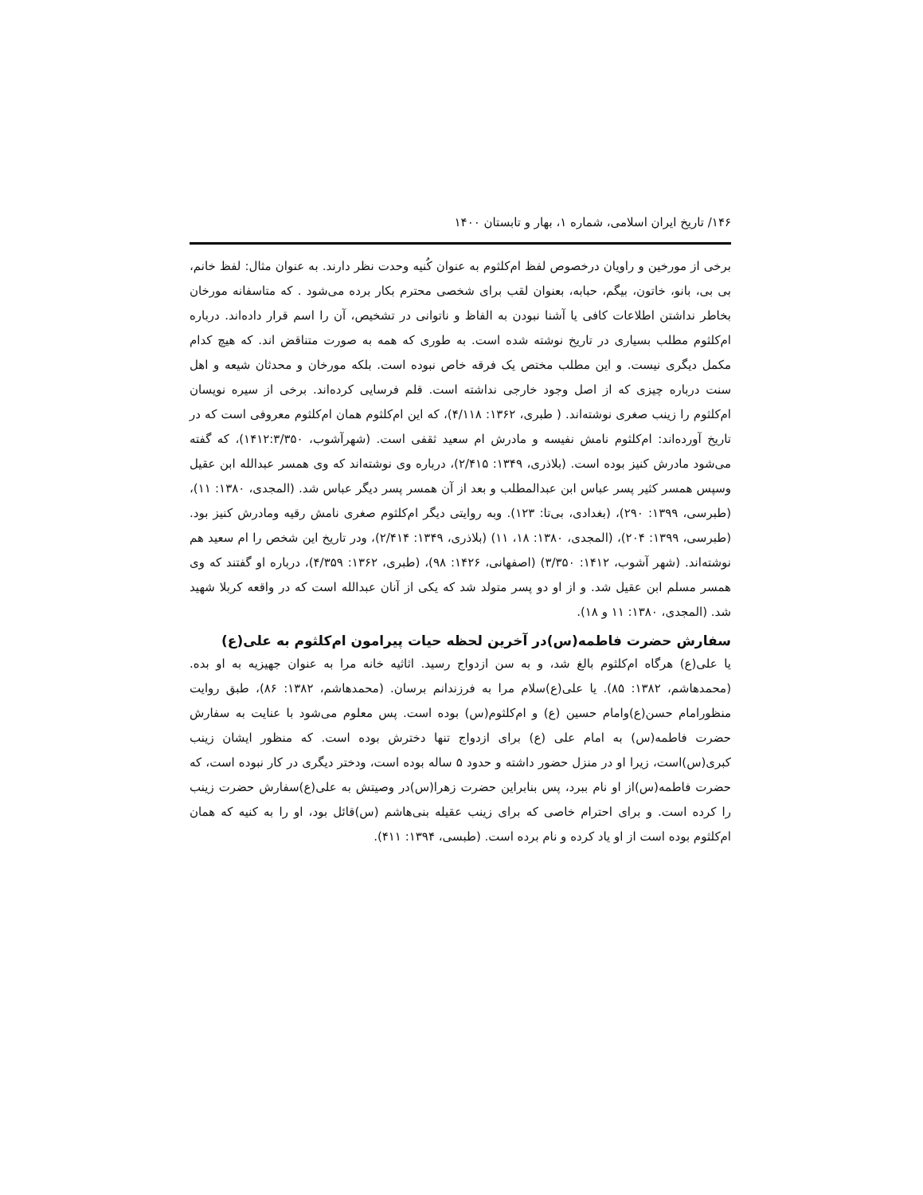۱۴۶/ تاریخ ایران اسلامی، شماره ۱، بهار و تابستان ۱۴۰۰
برخی از مورخین و راویان درخصوص لفظ ام‌کلثوم به عنوان کُنیه وحدت نظر دارند. به عنوان مثال: لفظ خانم، بی بی، بانو، خاتون، بیگم، حبابه، بعنوان لقب برای شخصی محترم بکار برده می‌شود . که متاسفانه مورخان بخاطر نداشتن اطلاعات کافی یا آشنا نبودن به الفاظ و ناتوانی در تشخیص، آن را اسم قرار داده‌اند. درباره ام‌کلثوم مطلب بسیاری در تاریخ نوشته شده است. به طوری که همه به صورت متناقض اند. که هیچ کدام مکمل دیگری نیست. و این مطلب مختص یک فرقه خاص نبوده است. بلکه مورخان و محدثان شیعه و اهل سنت درباره چیزی که از اصل وجود خارجی نداشته است. قلم فرسایی کرده‌اند. برخی از سیره نویسان ام‌کلثوم را زینب صغری نوشته‌اند. ( طبری، ۱۳۶۲: ۴/۱۱۸)، که این ام‌کلثوم همان ام‌کلثوم معروفی است که در تاریخ آورده‌اند: ام‌کلثوم نامش نفیسه و مادرش ام سعید ثقفی است. (شهرآشوب، ۱۴۱۲:۳/۳۵۰)، که گفته می‌شود مادرش کنیز بوده است. (بلاذری، ۱۳۴۹: ۲/۴۱۵)، درباره وی نوشته‌اند که وی همسر عبدالله ابن عقیل وسپس همسر کثیر پسر عباس ابن عبدالمطلب و بعد از آن همسر پسر دیگر عباس شد. (المجدی، ۱۳۸۰: ۱۱)، (طبرسی، ۱۳۹۹: ۲۹۰)، (بغدادی، بی‌تا: ۱۲۳). وبه روایتی دیگر ام‌کلثوم صغری نامش رقیه ومادرش کنیز بود. (طبرسی، ۱۳۹۹: ۲۰۴)، (المجدی، ۱۳۸۰: ۱۸، ۱۱) (بلاذری، ۱۳۴۹: ۲/۴۱۴)، ودر تاریخ این شخص را ام سعید هم نوشته‌اند. (شهر آشوب، ۱۴۱۲: ۳/۳۵۰) (اصفهانی، ۱۴۲۶: ۹۸)، (طبری، ۱۳۶۲: ۴/۳۵۹)، درباره او گفتند که وی همسر مسلم ابن عقیل شد. و از او دو پسر متولد شد که یکی از آنان عبدالله است که در واقعه کربلا شهید شد. (المجدی، ۱۳۸۰: ۱۱ و ۱۸).
سفارش حضرت فاطمه(س)در آخرین لحظه حیات پیرامون ام‌کلثوم به علی(ع)
یا علی(ع) هرگاه ام‌کلثوم بالغ شد، و به سن ازدواج رسید. اثاثیه خانه مرا به عنوان جهیزیه به او بده. (محمدهاشم، ۱۳۸۲: ۸۵). یا علی(ع)سلام مرا به فرزندانم برسان. (محمدهاشم، ۱۳۸۲: ۸۶)، طبق روایت منظورامام حسن(ع)وامام حسین (ع) و ام‌کلثوم(س) بوده است. پس معلوم می‌شود با عنایت به سفارش حضرت فاطمه(س) به امام علی (ع) برای ازدواج تنها دخترش بوده است. که منظور ایشان زینب کبری(س)است، زیرا او در منزل حضور داشته و حدود ۵ ساله بوده است، ودختر دیگری در کار نبوده است، که حضرت فاطمه(س)از او نام ببرد، پس بنابراین حضرت زهرا(س)در وصیتش به علی(ع)سفارش حضرت زینب را کرده است. و برای احترام خاصی که برای زینب عقیله بنی‌هاشم (س)قائل بود، او را به کنیه که همان ام‌کلثوم بوده است از او یاد کرده و نام برده است. (طبسی، ۱۳۹۴: ۴۱۱).